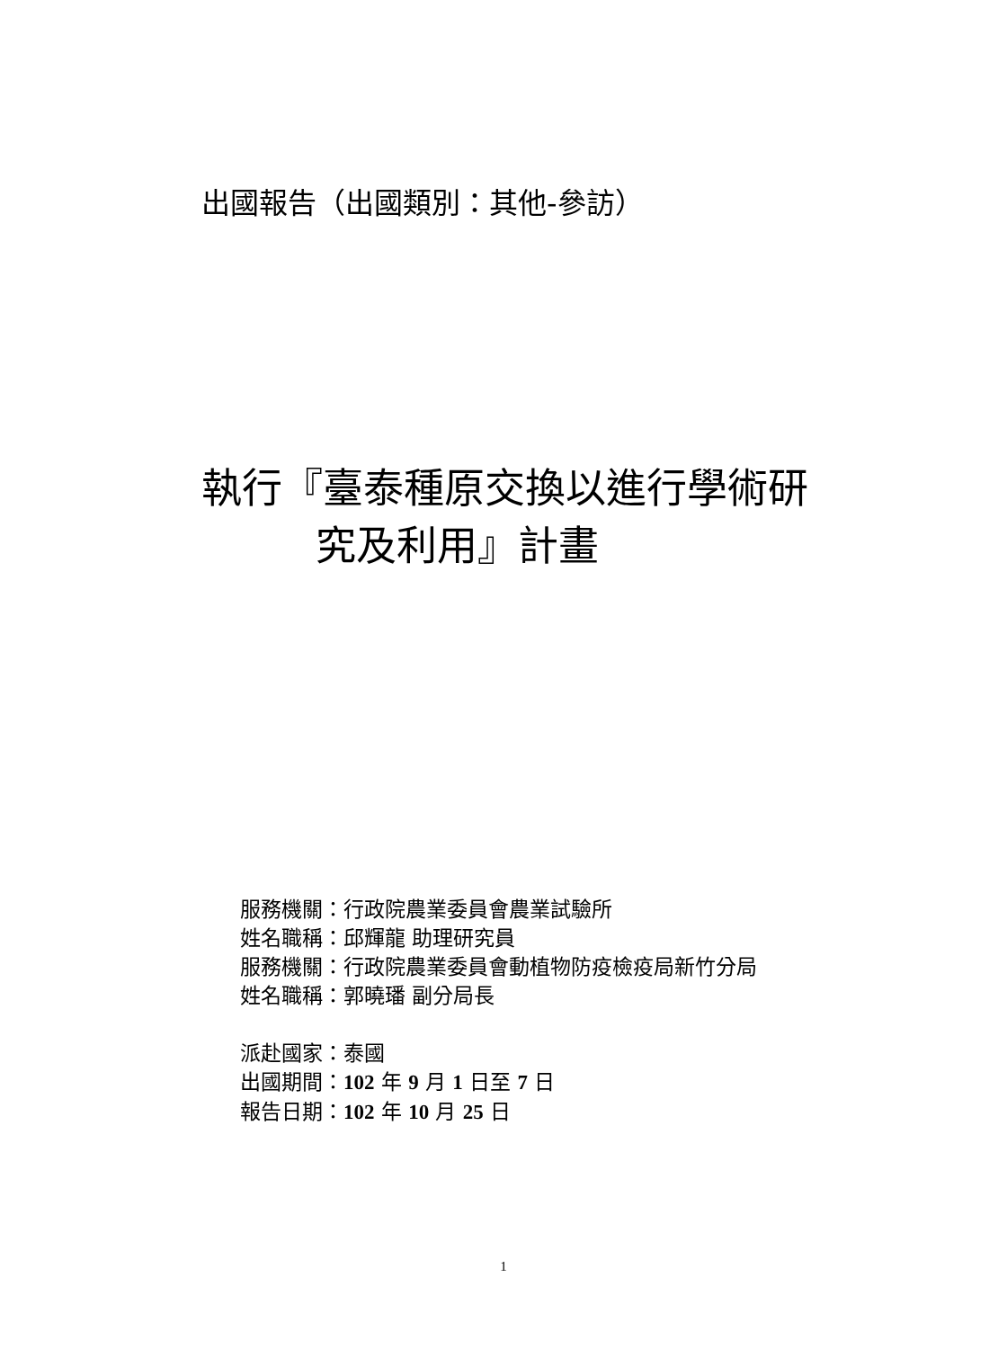出國報告（出國類別：其他-參訪）
執行『臺泰種原交換以進行學術研
究及利用』計畫
服務機關：行政院農業委員會農業試驗所
姓名職稱：邱輝龍 助理研究員
服務機關：行政院農業委員會動植物防疫檢疫局新竹分局
姓名職稱：郭曉璠 副分局長
派赴國家：泰國
出國期間：102 年 9 月 1 日至 7 日
報告日期：102 年 10 月 25 日
1